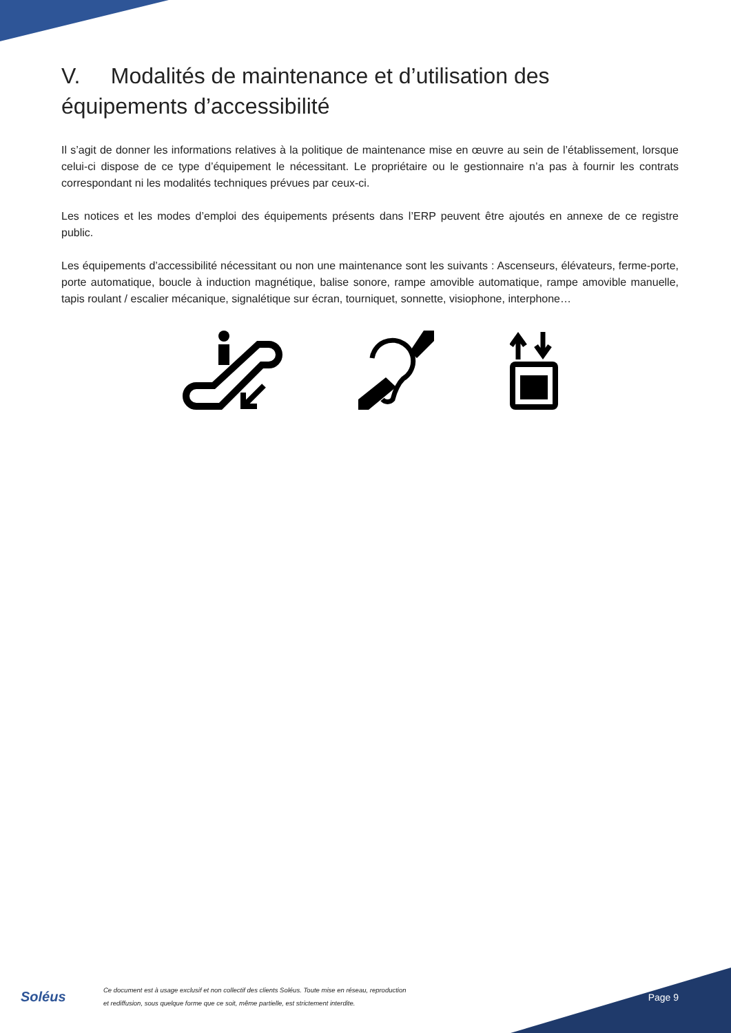V. Modalités de maintenance et d’utilisation des équipements d’accessibilité
Il s’agit de donner les informations relatives à la politique de maintenance mise en œuvre au sein de l’établissement, lorsque celui-ci dispose de ce type d’équipement le nécessitant. Le propriétaire ou le gestionnaire n’a pas à fournir les contrats correspondant ni les modalités techniques prévues par ceux-ci.
Les notices et les modes d’emploi des équipements présents dans l’ERP peuvent être ajoutés en annexe de ce registre public.
Les équipements d’accessibilité nécessitant ou non une maintenance sont les suivants : Ascenseurs, élévateurs, ferme-porte, porte automatique, boucle à induction magnétique, balise sonore, rampe amovible automatique, rampe amovible manuelle, tapis roulant / escalier mécanique, signalétique sur écran, tourniquet, sonnette, visiophone, interphone…
Soléus
Ce document est à usage exclusif et non collectif des clients Soléus. Toute mise en réseau, reproduction
et rediffusion, sous quelque forme que ce soit, même partielle, est strictement interdite.
Page 9